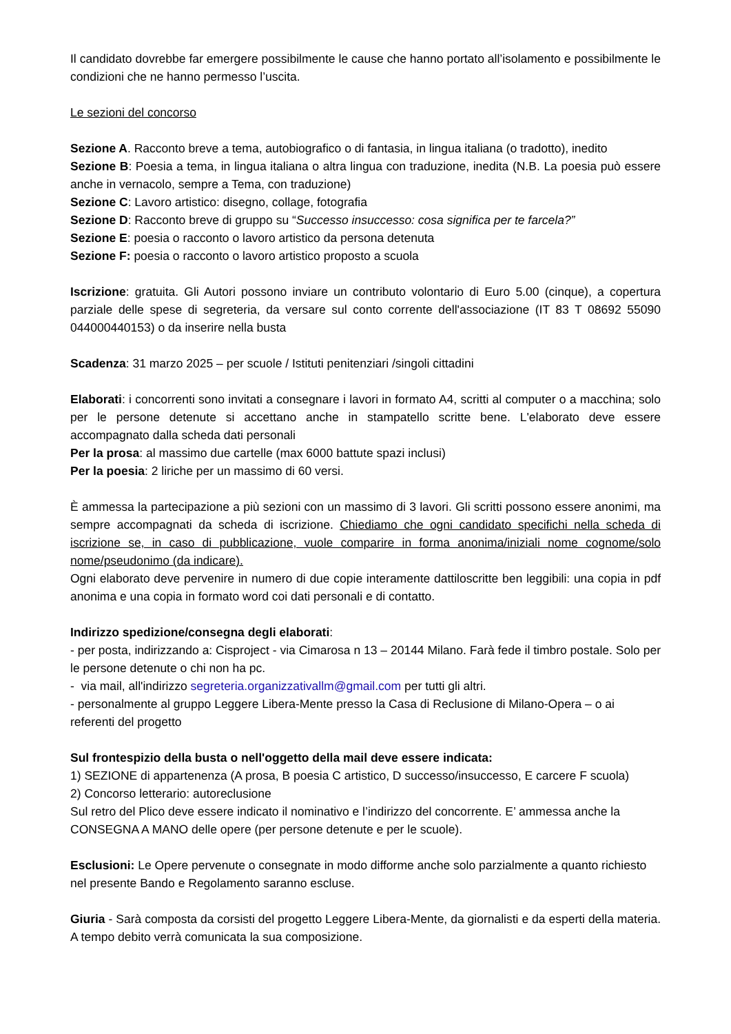Il candidato dovrebbe far emergere possibilmente le cause che hanno portato all’isolamento e possibilmente le condizioni che ne hanno permesso l’uscita.
Le sezioni del concorso
Sezione A. Racconto breve a tema, autobiografico o di fantasia, in lingua italiana (o tradotto), inedito
Sezione B: Poesia a tema, in lingua italiana o altra lingua con traduzione, inedita (N.B. La poesia può essere anche in vernacolo, sempre a Tema, con traduzione)
Sezione C: Lavoro artistico: disegno, collage, fotografia
Sezione D: Racconto breve di gruppo su “Successo insuccesso: cosa significa per te farcela?”
Sezione E: poesia o racconto o lavoro artistico da persona detenuta
Sezione F: poesia o racconto o lavoro artistico proposto a scuola
Iscrizione: gratuita. Gli Autori possono inviare un contributo volontario di Euro 5.00 (cinque), a copertura parziale delle spese di segreteria, da versare sul conto corrente dell'associazione (IT 83 T 08692 55090 044000440153) o da inserire nella busta
Scadenza: 31 marzo 2025 – per scuole / Istituti penitenziari /singoli cittadini
Elaborati: i concorrenti sono invitati a consegnare i lavori in formato A4, scritti al computer o a macchina; solo per le persone detenute si accettano anche in stampatello scritte bene. L'elaborato deve essere accompagnato dalla scheda dati personali
Per la prosa: al massimo due cartelle (max 6000 battute spazi inclusi)
Per la poesia: 2 liriche per un massimo di 60 versi.
È ammessa la partecipazione a più sezioni con un massimo di 3 lavori. Gli scritti possono essere anonimi, ma sempre accompagnati da scheda di iscrizione. Chiediamo che ogni candidato specifichi nella scheda di iscrizione se, in caso di pubblicazione, vuole comparire in forma anonima/iniziali nome cognome/solo nome/pseudonimo (da indicare).
Ogni elaborato deve pervenire in numero di due copie interamente dattiloscritte ben leggibili: una copia in pdf anonima e una copia in formato word coi dati personali e di contatto.
Indirizzo spedizione/consegna degli elaborati:
- per posta, indirizzando a: Cisproject - via Cimarosa n 13 – 20144 Milano. Farà fede il timbro postale. Solo per le persone detenute o chi non ha pc.
- via mail, all'indirizzo segreteria.organizzativallm@gmail.com per tutti gli altri.
- personalmente al gruppo Leggere Libera-Mente presso la Casa di Reclusione di Milano-Opera – o ai referenti del progetto
Sul frontespizio della busta o nell'oggetto della mail deve essere indicata:
1) SEZIONE di appartenenza (A prosa, B poesia C artistico, D successo/insuccesso, E carcere F scuola)
2) Concorso letterario: autoreclusione
Sul retro del Plico deve essere indicato il nominativo e l’indirizzo del concorrente. E’ ammessa anche la CONSEGNA A MANO delle opere (per persone detenute e per le scuole).
Esclusioni: Le Opere pervenute o consegnate in modo difforme anche solo parzialmente a quanto richiesto nel presente Bando e Regolamento saranno escluse.
Giuria - Sarà composta da corsisti del progetto Leggere Libera-Mente, da giornalisti e da esperti della materia. A tempo debito verrà comunicata la sua composizione.